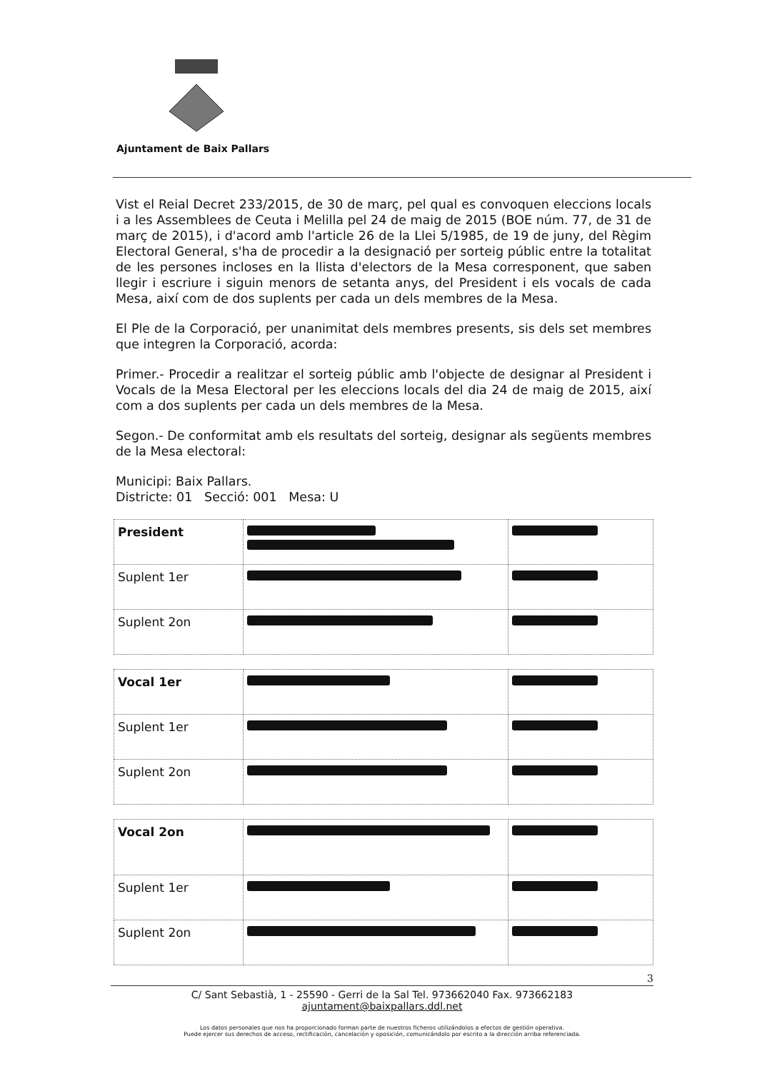Ajuntament de Baix Pallars
Vist el Reial Decret 233/2015, de 30 de març, pel qual es convoquen eleccions locals i a les Assemblees de Ceuta i Melilla pel 24 de maig de 2015 (BOE núm. 77, de 31 de març de 2015), i d'acord amb l'article 26 de la Llei 5/1985, de 19 de juny, del Règim Electoral General, s'ha de procedir a la designació per sorteig públic entre la totalitat de les persones incloses en la llista d'electors de la Mesa corresponent, que saben llegir i escriure i siguin menors de setanta anys, del President i els vocals de cada Mesa, així com de dos suplents per cada un dels membres de la Mesa.
El Ple de la Corporació, per unanimitat dels membres presents, sis dels set membres que integren la Corporació, acorda:
Primer.- Procedir a realitzar el sorteig públic amb l'objecte de designar al President i Vocals de la Mesa Electoral per les eleccions locals del dia 24 de maig de 2015, així com a dos suplents per cada un dels membres de la Mesa.
Segon.- De conformitat amb els resultats del sorteig, designar als següents membres de la Mesa electoral:
Municipi: Baix Pallars.
Districte: 01 Secció: 001 Mesa: U
| President | | |
| Suplent 1er | | |
| Suplent 2on | | |
| Vocal 1er | | |
| Suplent 1er | | |
| Suplent 2on | | |
| Vocal 2on | | |
| Suplent 1er | | |
| Suplent 2on | | |
3
C/ Sant Sebastià, 1 - 25590 - Gerri de la Sal Tel. 973662040 Fax. 973662183
ajuntament@baixpallars.ddl.net
Los datos personales que nos ha proporcionado forman parte de nuestros ficheros utilizándolos a efectos de gestión operativa.
Puede ejercer sus derechos de acceso, rectificación, cancelación y oposición, comunicándolo por escrito a la dirección arriba referenciada.